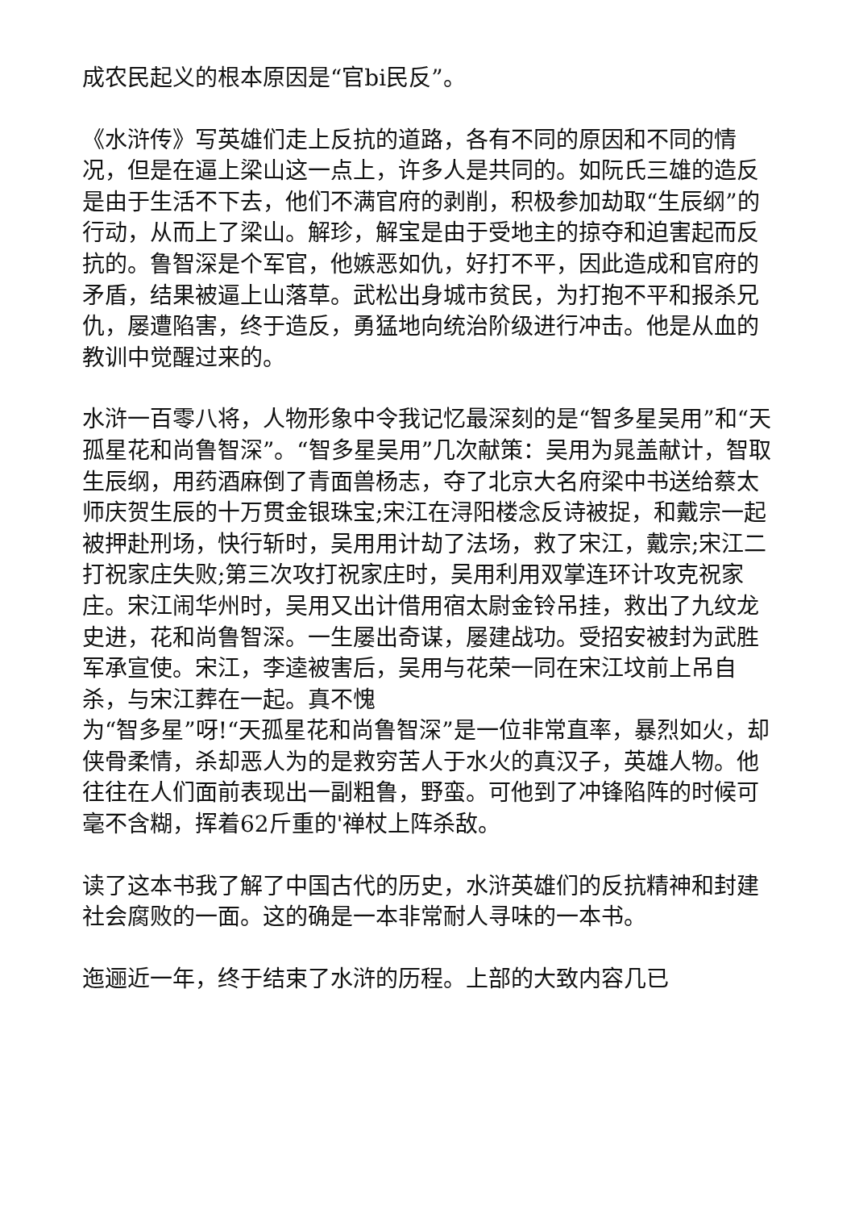成农民起义的根本原因是“官bi民反”。
《水浒传》写英雄们走上反抗的道路，各有不同的原因和不同的情况，但是在逼上梁山这一点上，许多人是共同的。如阮氏三雄的造反是由于生活不下去，他们不满官府的剥削，积极参加劫取“生辰纲”的行动，从而上了梁山。解珍，解宝是由于受地主的掠夺和迫害起而反抗的。鲁智深是个军官，他嫉恶如仇，好打不平，因此造成和官府的矛盾，结果被逼上山落草。武松出身城市贫民，为打抱不平和报杀兄仇，屡遭陷害，终于造反，勇猛地向统治阶级进行冲击。他是从血的教训中觉醒过来的。
水浒一百零八将，人物形象中令我记忆最深刻的是“智多星吴用”和“天孤星花和尚鲁智深”。“智多星吴用”几次献策：吴用为晁盖献计，智取生辰纲，用药酒麻倒了青面兽杨志，夺了北京大名府梁中书送给蔡太师庆贺生辰的十万贯金银珠宝;宋江在浔阳楼念反诗被捉，和戴宗一起被押赴刑场，快行斩时，吴用用计劫了法场，救了宋江，戴宗;宋江二打祝家庄失败;第三次攻打祝家庄时，吴用利用双掌连环计攻克祝家庄。宋江闹华州时，吴用又出计借用宿太尉金铃吊挂，救出了九纹龙史进，花和尚鲁智深。一生屡出奇谋，屡建战功。受招安被封为武胜军承宣使。宋江，李逵被害后，吴用与花荣一同在宋江坟前上吊自杀，与宋江葬在一起。真不愧
为“智多星”呀!“天孤星花和尚鲁智深”是一位非常直率，暴烈如火，却侠骨柔情，杀却恶人为的是救穷苦人于水火的真汉子，英雄人物。他往往在人们面前表现出一副粗鲁，野蛮。可他到了冲锋陷阵的时候可毫不含糊，挥着62斤重的'禅杖上阵杀敌。
读了这本书我了解了中国古代的历史，水浒英雄们的反抗精神和封建社会腐败的一面。这的确是一本非常耐人寻味的一本书。
迤逦近一年，终于结束了水浒的历程。上部的大致内容几已